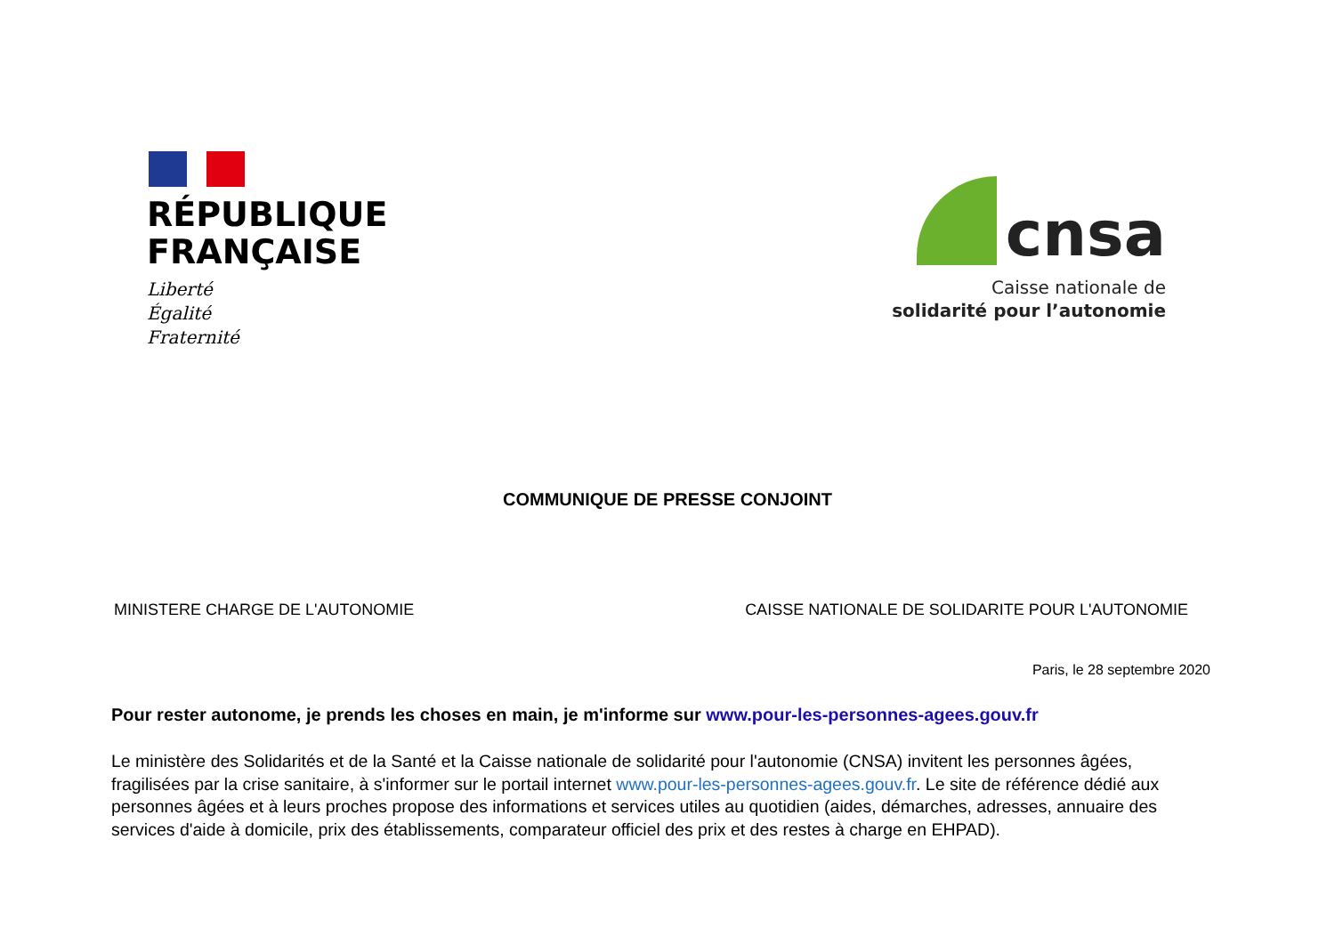RÉPUBLIQUE
FRANÇAISE
Liberté
Égalité
Fraternité
cnsa
Caisse nationale de
solidarité pour l’autonomie
COMMUNIQUE DE PRESSE CONJOINT
MINISTERE CHARGE DE L'AUTONOMIE CAISSE NATIONALE DE SOLIDARITE POUR L'AUTONOMIE
Paris, le 28 septembre 2020
Pour rester autonome, je prends les choses en main, je m'informe sur www.pour-les-personnes-agees.gouv.fr
Le ministère des Solidarités et de la Santé et la Caisse nationale de solidarité pour l'autonomie (CNSA) invitent les personnes âgées, fragilisées par la crise sanitaire, à s'informer sur le portail internet www.pour-les-personnes-agees.gouv.fr. Le site de référence dédié aux personnes âgées et à leurs proches propose des informations et services utiles au quotidien (aides, démarches, adresses, annuaire des services d'aide à domicile, prix des établissements, comparateur officiel des prix et des restes à charge en EHPAD).